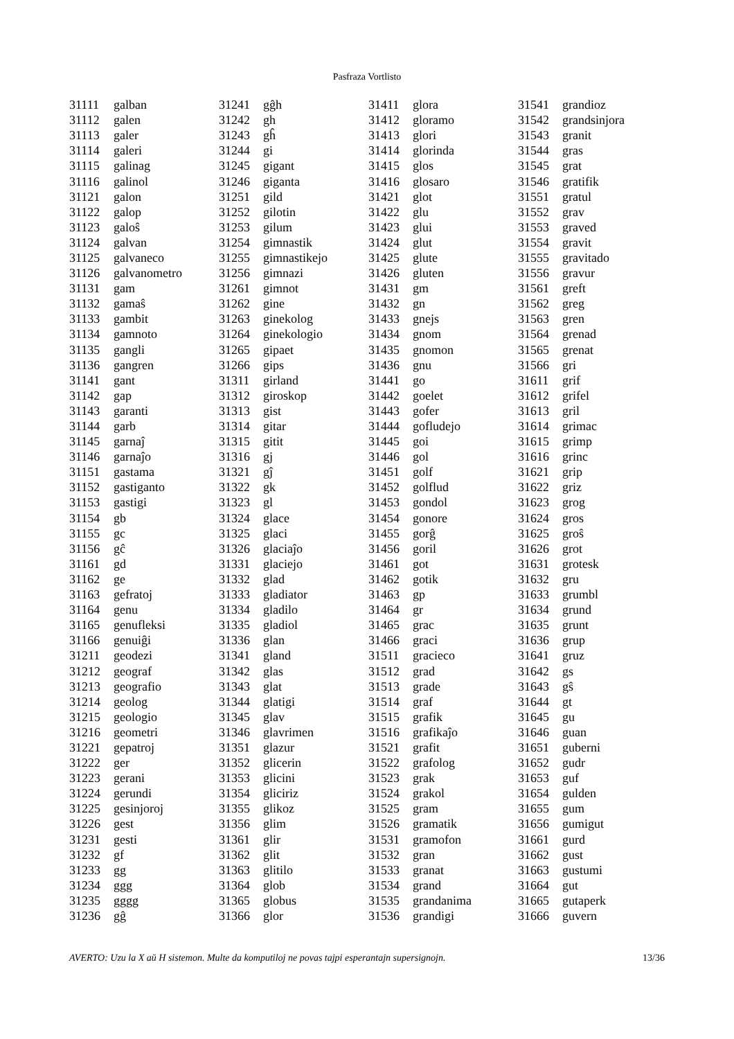Pasfraza Vortlisto
| 31111 | galban |
| 31112 | galen |
| 31113 | galer |
| 31114 | galeri |
| 31115 | galinag |
| 31116 | galinol |
| 31121 | galon |
| 31122 | galop |
| 31123 | galoŝ |
| 31124 | galvan |
| 31125 | galvaneco |
| 31126 | galvanometro |
| 31131 | gam |
| 31132 | gamaŝ |
| 31133 | gambit |
| 31134 | gamnoto |
| 31135 | gangli |
| 31136 | gangren |
| 31141 | gant |
| 31142 | gap |
| 31143 | garanti |
| 31144 | garb |
| 31145 | garnaĵ |
| 31146 | garnaĵo |
| 31151 | gastama |
| 31152 | gastiganto |
| 31153 | gastigi |
| 31154 | gb |
| 31155 | gc |
| 31156 | gĉ |
| 31161 | gd |
| 31162 | ge |
| 31163 | gefratoj |
| 31164 | genu |
| 31165 | genufleksi |
| 31166 | genuiĝi |
| 31211 | geodezi |
| 31212 | geograf |
| 31213 | geografio |
| 31214 | geolog |
| 31215 | geologio |
| 31216 | geometri |
| 31221 | gepatroj |
| 31222 | ger |
| 31223 | gerani |
| 31224 | gerundi |
| 31225 | gesinjoroj |
| 31226 | gest |
| 31231 | gesti |
| 31232 | gf |
| 31233 | gg |
| 31234 | ggg |
| 31235 | gggg |
| 31236 | gĝ |
| 31241 | gĝh |
| 31242 | gh |
| 31243 | gĥ |
| 31244 | gi |
| 31245 | gigant |
| 31246 | giganta |
| 31251 | gild |
| 31252 | gilotin |
| 31253 | gilum |
| 31254 | gimnastik |
| 31255 | gimnastikejo |
| 31256 | gimnazi |
| 31261 | gimnot |
| 31262 | gine |
| 31263 | ginekolog |
| 31264 | ginekologio |
| 31265 | gipaet |
| 31266 | gips |
| 31311 | girland |
| 31312 | giroskop |
| 31313 | gist |
| 31314 | gitar |
| 31315 | gitit |
| 31316 | gj |
| 31321 | gĵ |
| 31322 | gk |
| 31323 | gl |
| 31324 | glace |
| 31325 | glaci |
| 31326 | glaciaĵo |
| 31331 | glaciejo |
| 31332 | glad |
| 31333 | gladiator |
| 31334 | gladilo |
| 31335 | gladiol |
| 31336 | glan |
| 31341 | gland |
| 31342 | glas |
| 31343 | glat |
| 31344 | glatigi |
| 31345 | glav |
| 31346 | glavrimen |
| 31351 | glazur |
| 31352 | glicerin |
| 31353 | glicini |
| 31354 | gliciriz |
| 31355 | glikoz |
| 31356 | glim |
| 31361 | glir |
| 31362 | glit |
| 31363 | glitilo |
| 31364 | glob |
| 31365 | globus |
| 31366 | glor |
| 31411 | glora |
| 31412 | gloramo |
| 31413 | glori |
| 31414 | glorinda |
| 31415 | glos |
| 31416 | glosaro |
| 31421 | glot |
| 31422 | glu |
| 31423 | glui |
| 31424 | glut |
| 31425 | glute |
| 31426 | gluten |
| 31431 | gm |
| 31432 | gn |
| 31433 | gnejs |
| 31434 | gnom |
| 31435 | gnomon |
| 31436 | gnu |
| 31441 | go |
| 31442 | goelet |
| 31443 | gofer |
| 31444 | gofludejo |
| 31445 | goi |
| 31446 | gol |
| 31451 | golf |
| 31452 | golflud |
| 31453 | gondol |
| 31454 | gonore |
| 31455 | gorĝ |
| 31456 | goril |
| 31461 | got |
| 31462 | gotik |
| 31463 | gp |
| 31464 | gr |
| 31465 | grac |
| 31466 | graci |
| 31511 | gracieco |
| 31512 | grad |
| 31513 | grade |
| 31514 | graf |
| 31515 | grafik |
| 31516 | grafikaĵo |
| 31521 | grafit |
| 31522 | grafolog |
| 31523 | grak |
| 31524 | grakol |
| 31525 | gram |
| 31526 | gramatik |
| 31531 | gramofon |
| 31532 | gran |
| 31533 | granat |
| 31534 | grand |
| 31535 | grandanima |
| 31536 | grandigi |
| 31541 | grandioz |
| 31542 | grandsinjora |
| 31543 | granit |
| 31544 | gras |
| 31545 | grat |
| 31546 | gratifik |
| 31551 | gratul |
| 31552 | grav |
| 31553 | graved |
| 31554 | gravit |
| 31555 | gravitado |
| 31556 | gravur |
| 31561 | greft |
| 31562 | greg |
| 31563 | gren |
| 31564 | grenad |
| 31565 | grenat |
| 31566 | gri |
| 31611 | grif |
| 31612 | grifel |
| 31613 | gril |
| 31614 | grimac |
| 31615 | grimp |
| 31616 | grinc |
| 31621 | grip |
| 31622 | griz |
| 31623 | grog |
| 31624 | gros |
| 31625 | groŝ |
| 31626 | grot |
| 31631 | grotesk |
| 31632 | gru |
| 31633 | grumbl |
| 31634 | grund |
| 31635 | grunt |
| 31636 | grup |
| 31641 | gruz |
| 31642 | gs |
| 31643 | gŝ |
| 31644 | gt |
| 31645 | gu |
| 31646 | guan |
| 31651 | guberni |
| 31652 | gudr |
| 31653 | guf |
| 31654 | gulden |
| 31655 | gum |
| 31656 | gumigut |
| 31661 | gurd |
| 31662 | gust |
| 31663 | gustumi |
| 31664 | gut |
| 31665 | gutaperk |
| 31666 | guvern |
AVERTO: Uzu la X aŭ H sistemon. Multe da komputiloj ne povas tajpi esperantajn supersignojn. 13/36